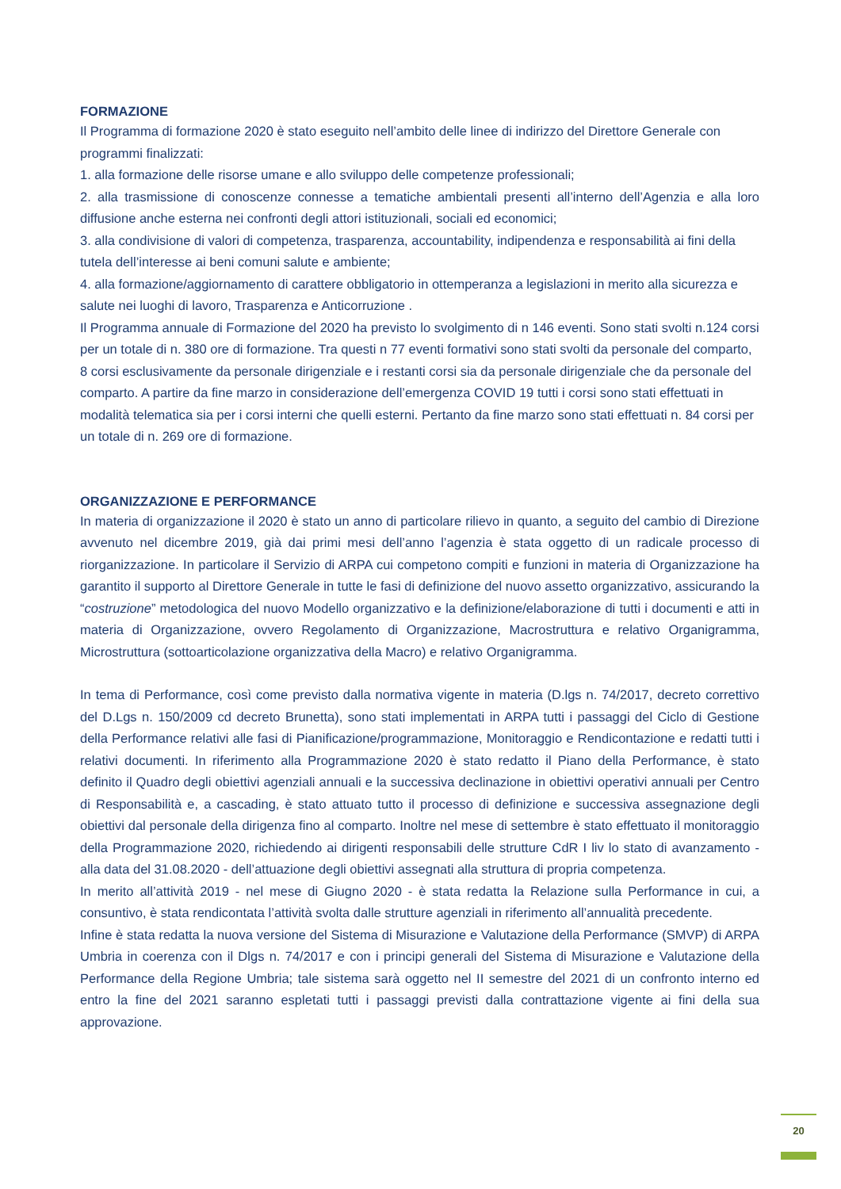FORMAZIONE
Il Programma di formazione 2020 è stato eseguito nell’ambito delle linee di indirizzo del Direttore Generale con programmi finalizzati:
1. alla formazione delle risorse umane e allo sviluppo delle competenze professionali;
2. alla trasmissione di conoscenze connesse a tematiche ambientali presenti all’interno dell’Agenzia e alla loro diffusione anche esterna nei confronti degli attori istituzionali, sociali ed economici;
3. alla condivisione di valori di competenza, trasparenza, accountability, indipendenza e responsabilità ai fini della tutela dell’interesse ai beni comuni salute e ambiente;
4. alla formazione/aggiornamento di carattere obbligatorio in ottemperanza a legislazioni in merito alla sicurezza e salute nei luoghi di lavoro, Trasparenza e Anticorruzione .
Il Programma annuale di Formazione del 2020 ha previsto lo svolgimento di n 146 eventi. Sono stati svolti n.124 corsi per un totale di n. 380 ore di formazione. Tra questi n 77 eventi formativi sono stati svolti da personale del comparto, 8 corsi esclusivamente da personale dirigenziale e i restanti corsi sia da personale dirigenziale che da personale del comparto. A partire da fine marzo in considerazione dell’emergenza COVID 19 tutti i corsi sono stati effettuati in modalità telematica sia per i corsi interni che quelli esterni. Pertanto da fine marzo sono stati effettuati n. 84 corsi per un totale di n. 269 ore di formazione.
ORGANIZZAZIONE E PERFORMANCE
In materia di organizzazione il 2020 è stato un anno di particolare rilievo in quanto, a seguito del cambio di Direzione avvenuto nel dicembre 2019, già dai primi mesi dell’anno l’agenzia è stata oggetto di un radicale processo di riorganizzazione. In particolare il Servizio di ARPA cui competono compiti e funzioni in materia di Organizzazione ha garantito il supporto al Direttore Generale in tutte le fasi di definizione del nuovo assetto organizzativo, assicurando la “costruzione” metodologica del nuovo Modello organizzativo e la definizione/elaborazione di tutti i documenti e atti in materia di Organizzazione, ovvero Regolamento di Organizzazione, Macrostruttura e relativo Organigramma, Microstruttura (sottoarticolazione organizzativa della Macro) e relativo Organigramma.
In tema di Performance, così come previsto dalla normativa vigente in materia (D.lgs n. 74/2017, decreto correttivo del D.Lgs n. 150/2009 cd decreto Brunetta), sono stati implementati in ARPA tutti i passaggi del Ciclo di Gestione della Performance relativi alle fasi di Pianificazione/programmazione, Monitoraggio e Rendicontazione e redatti tutti i relativi documenti. In riferimento alla Programmazione 2020 è stato redatto il Piano della Performance, è stato definito il Quadro degli obiettivi agenziali annuali e la successiva declinazione in obiettivi operativi annuali per Centro di Responsabilità e, a cascading, è stato attuato tutto il processo di definizione e successiva assegnazione degli obiettivi dal personale della dirigenza fino al comparto. Inoltre nel mese di settembre è stato effettuato il monitoraggio della Programmazione 2020, richiedendo ai dirigenti responsabili delle strutture CdR I liv lo stato di avanzamento - alla data del 31.08.2020 - dell’attuazione degli obiettivi assegnati alla struttura di propria competenza.
In merito all’attività 2019 - nel mese di Giugno 2020 - è stata redatta la Relazione sulla Performance in cui, a consuntivo, è stata rendicontata l’attività svolta dalle strutture agenziali in riferimento all’annualità precedente.
Infine è stata redatta la nuova versione del Sistema di Misurazione e Valutazione della Performance (SMVP) di ARPA Umbria in coerenza con il Dlgs n. 74/2017 e con i principi generali del Sistema di Misurazione e Valutazione della Performance della Regione Umbria; tale sistema sarà oggetto nel II semestre del 2021 di un confronto interno ed entro la fine del 2021 saranno espletati tutti i passaggi previsti dalla contrattazione vigente ai fini della sua approvazione.
20